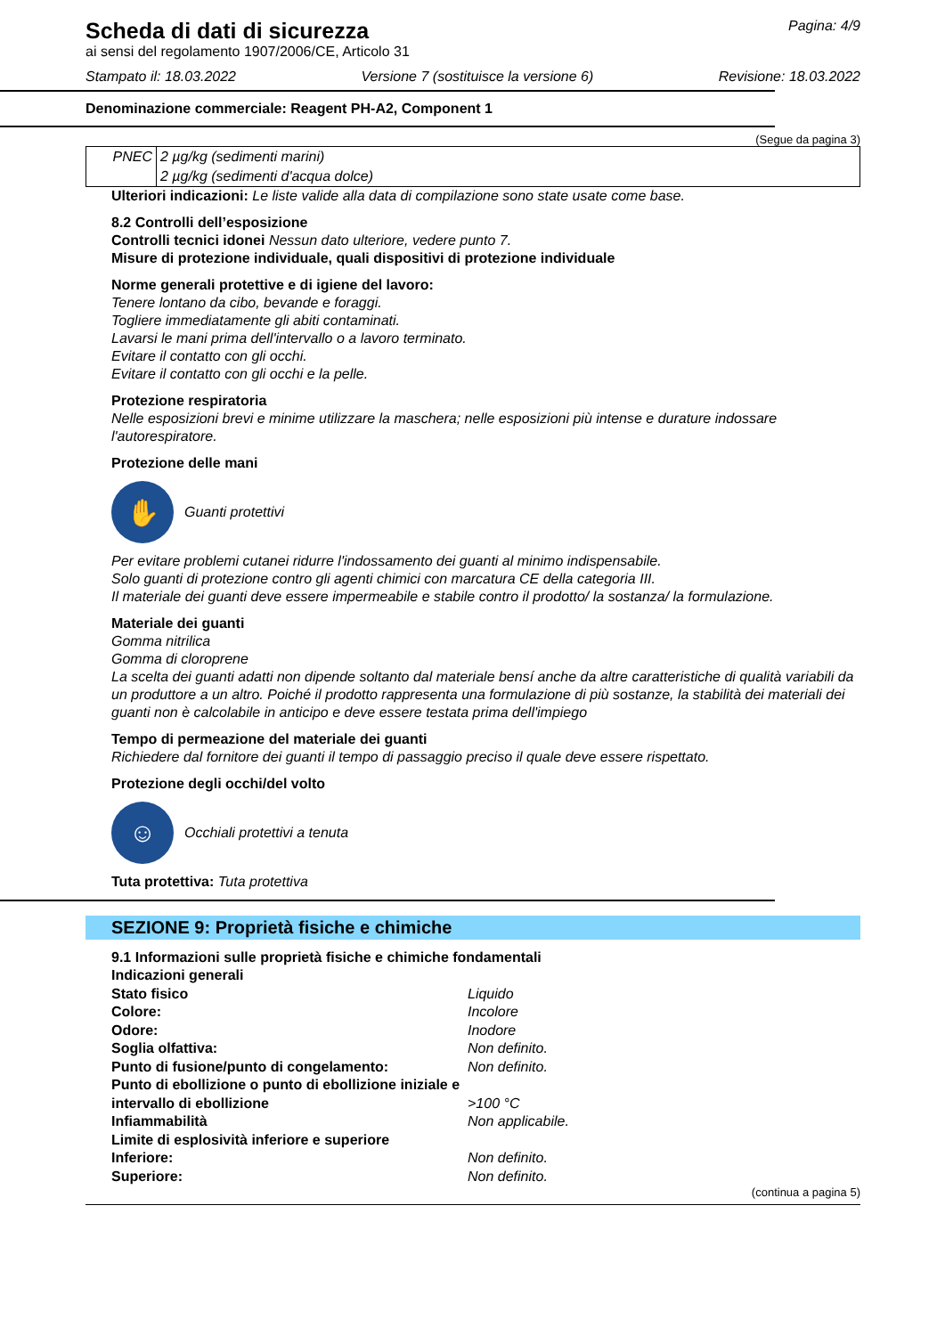Scheda di dati di sicurezza
ai sensi del regolamento 1907/2006/CE, Articolo 31
Pagina: 4/9
Stampato il: 18.03.2022 Versione 7 (sostituisce la versione 6) Revisione: 18.03.2022
Denominazione commerciale: Reagent PH-A2, Component 1
(Segue da pagina 3)
| PNEC | 2 µg/kg (sedimenti marini) |
| | 2 µg/kg (sedimenti d'acqua dolce) |
Ulteriori indicazioni: Le liste valide alla data di compilazione sono state usate come base.
8.2 Controlli dell’esposizione
Controlli tecnici idonei Nessun dato ulteriore, vedere punto 7.
Misure di protezione individuale, quali dispositivi di protezione individuale
Norme generali protettive e di igiene del lavoro:
Tenere lontano da cibo, bevande e foraggi.
Togliere immediatamente gli abiti contaminati.
Lavarsi le mani prima dell'intervallo o a lavoro terminato.
Evitare il contatto con gli occhi.
Evitare il contatto con gli occhi e la pelle.
Protezione respiratoria
Nelle esposizioni brevi e minime utilizzare la maschera; nelle esposizioni più intense e durature indossare l'autorespiratore.
Protezione delle mani
✋
Guanti protettivi
Per evitare problemi cutanei ridurre l'indossamento dei guanti al minimo indispensabile.
Solo guanti di protezione contro gli agenti chimici con marcatura CE della categoria III.
Il materiale dei guanti deve essere impermeabile e stabile contro il prodotto/ la sostanza/ la formulazione.
Materiale dei guanti
Gomma nitrilica
Gomma di cloroprene
La scelta dei guanti adatti non dipende soltanto dal materiale bensí anche da altre caratteristiche di qualità variabili da un produttore a un altro. Poiché il prodotto rappresenta una formulazione di più sostanze, la stabilità dei materiali dei guanti non è calcolabile in anticipo e deve essere testata prima dell'impiego
Tempo di permeazione del materiale dei guanti
Richiedere dal fornitore dei guanti il tempo di passaggio preciso il quale deve essere rispettato.
Protezione degli occhi/del volto
☺
Occhiali protettivi a tenuta
Tuta protettiva: Tuta protettiva
SEZIONE 9: Proprietà fisiche e chimiche
9.1 Informazioni sulle proprietà fisiche e chimiche fondamentali
Indicazioni generali Stato fisico Liquido Colore: Incolore Odore: Inodore Soglia olfattiva: Non definito. Punto di fusione/punto di congelamento: Non definito. Punto di ebollizione o punto di ebollizione iniziale e intervallo di ebollizione >100 °C Infiammabilità Non applicabile. Limite di esplosività inferiore e superiore Inferiore: Non definito. Superiore: Non definito.
(continua a pagina 5)